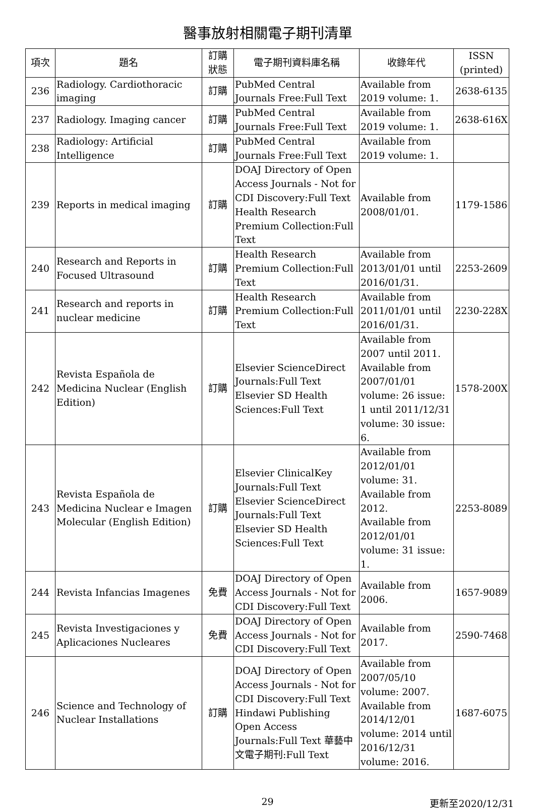醫事放射相關電子期刊清單
| 項次 | 題名 | 訂購 狀態 | 電子期刊資料庫名稱 | 收錄年代 | ISSN (printed) |
| --- | --- | --- | --- | --- | --- |
| 236 | Radiology. Cardiothoracic imaging | 訂購 | PubMed Central Journals Free:Full Text | Available from 2019 volume: 1. | 2638-6135 |
| 237 | Radiology. Imaging cancer | 訂購 | PubMed Central Journals Free:Full Text | Available from 2019 volume: 1. | 2638-616X |
| 238 | Radiology: Artificial Intelligence | 訂購 | PubMed Central Journals Free:Full Text | Available from 2019 volume: 1. | |
| 239 | Reports in medical imaging | 訂購 | DOAJ Directory of Open Access Journals - Not for CDI Discovery:Full Text Health Research Premium Collection:Full Text | Available from 2008/01/01. | 1179-1586 |
| 240 | Research and Reports in Focused Ultrasound | 訂購 | Health Research Premium Collection:Full Text | Available from 2013/01/01 until 2016/01/31. | 2253-2609 |
| 241 | Research and reports in nuclear medicine | 訂購 | Health Research Premium Collection:Full Text | Available from 2011/01/01 until 2016/01/31. | 2230-228X |
| 242 | Revista Española de Medicina Nuclear (English Edition) | 訂購 | Elsevier ScienceDirect Journals:Full Text Elsevier SD Health Sciences:Full Text | Available from 2007 until 2011. Available from 2007/01/01 volume: 26 issue: 1 until 2011/12/31 volume: 30 issue: 6. | 1578-200X |
| 243 | Revista Española de Medicina Nuclear e Imagen Molecular (English Edition) | 訂購 | Elsevier ClinicalKey Journals:Full Text Elsevier ScienceDirect Journals:Full Text Elsevier SD Health Sciences:Full Text | Available from 2012/01/01 volume: 31. Available from 2012. Available from 2012/01/01 volume: 31 issue: 1. | 2253-8089 |
| 244 | Revista Infancias Imagenes | 免費 | DOAJ Directory of Open Access Journals - Not for CDI Discovery:Full Text | Available from 2006. | 1657-9089 |
| 245 | Revista Investigaciones y Aplicaciones Nucleares | 免費 | DOAJ Directory of Open Access Journals - Not for CDI Discovery:Full Text | Available from 2017. | 2590-7468 |
| 246 | Science and Technology of Nuclear Installations | 訂購 | DOAJ Directory of Open Access Journals - Not for CDI Discovery:Full Text Hindawi Publishing Open Access Journals:Full Text 華藝中文電子期刊:Full Text | Available from 2007/05/10 volume: 2007. Available from 2014/12/01 volume: 2014 until 2016/12/31 volume: 2016. | 1687-6075 |
29
更新至2020/12/31